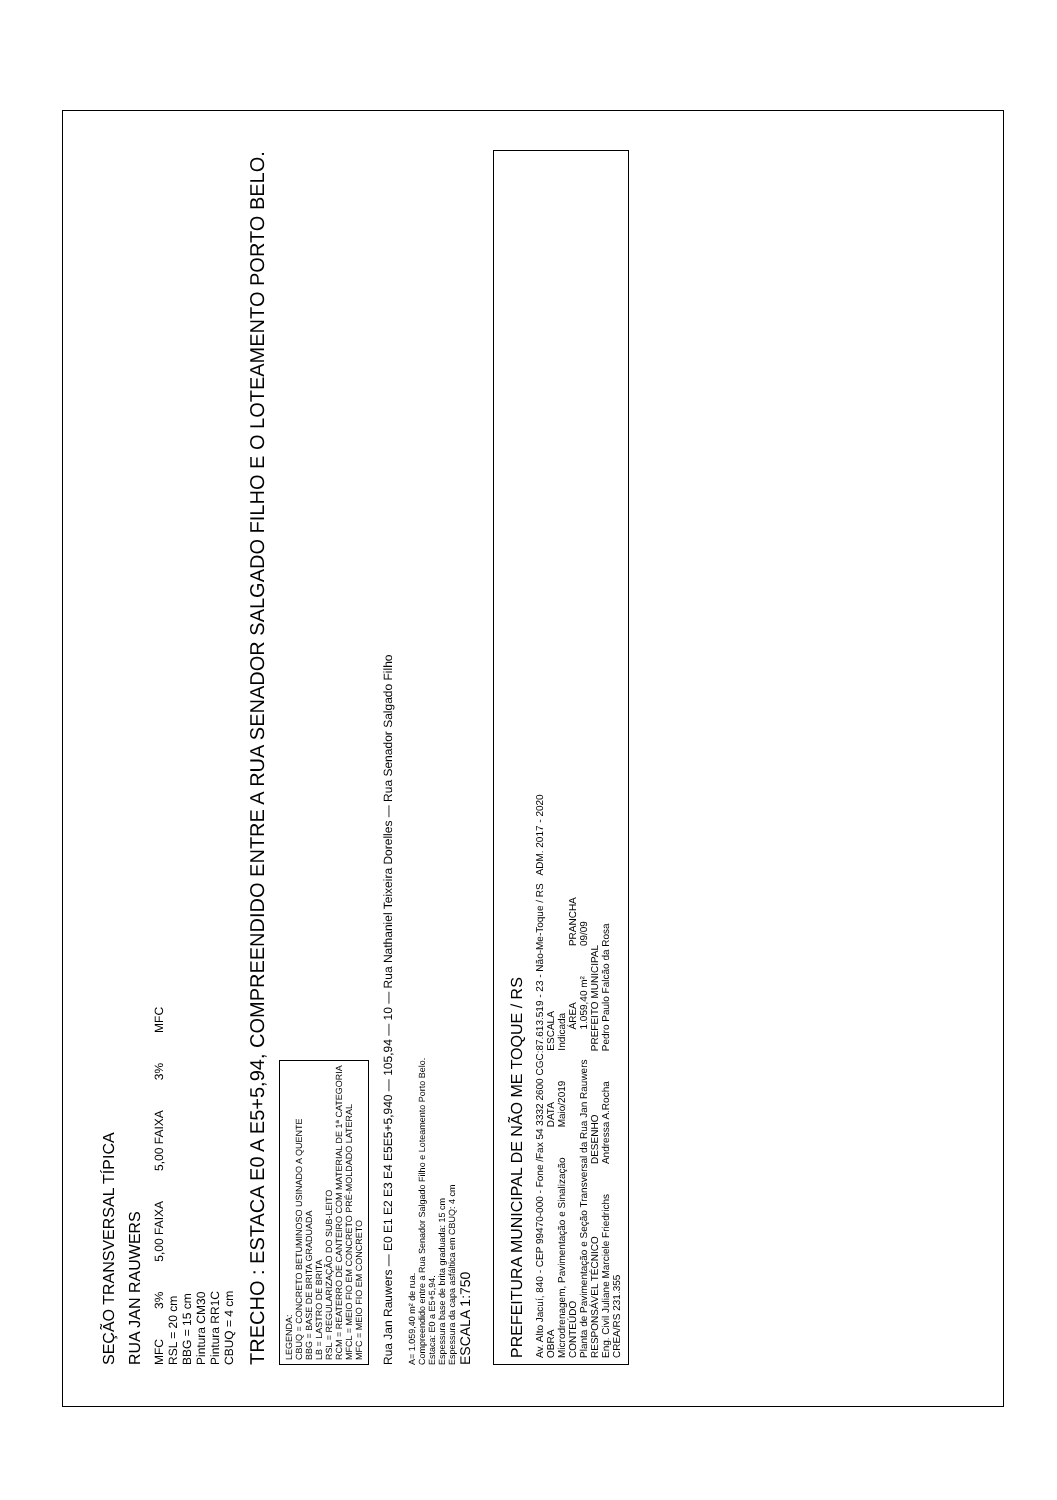SEÇÃO TRANSVERSAL TÍPICA
RUA JAN RAUWERS
MFC 3% 5,00 FAIXA 5,00 FAIXA 3% MFC
RSL = 20 cm
BBG = 15 cm
Pintura CM30
Pintura RR1C
CBUQ = 4 cm
TRECHO : ESTACA E0 A E5+5,94, COMPREENDIDO ENTRE A RUA SENADOR SALGADO FILHO E O LOTEAMENTO PORTO BELO.
LEGENDA:
CBUQ = CONCRETO BETUMINOSO USINADO A QUENTE
BBG = BASE DE BRITA GRADUADA
LB = LASTRO DE BRITA
RSL = REGULARIZAÇÃO DO SUB-LEITO
RCM = REATERRO DE CANTEIRO COM MATERIAL DE 1ª CATEGORIA
MFCL = MEIO FIO EM CONCRETO PRÉ-MOLDADO LATERAL
MFC = MEIO FIO EM CONCRETO
Rua Jan Rauwers — E0 E1 E2 E3 E4 E5E5+5,940 — 105,94 — 10 — Rua Nathaniel Teixeira Dorelles — Rua Senador Salgado Filho
A= 1.059,40 m² de rua.
Compreendido entre a Rua Senador Salgado Filho e Loteamento Porto Belo.
Estaca: E0 a E5+5,94.
Espessura base de brita graduada: 15 cm
Espessura da capa asfáltica em CBUQ: 4 cm
ESCALA 1:750
PREFEITURA MUNICIPAL DE NÃO ME TOQUE / RS
Av. Alto Jacuí, 840 - CEP 99470-000 - Fone /Fax 54 3332 2600 CGC:87.613.519 - 23 - Não-Me-Toque / RS ADM. 2017 - 2020
OBRA
Microdrenagem, Pavimentação e Sinalização
DATA
Maio/2019
ESCALA
Indicada
CONTEÚDO
Planta de Pavimentação e Seção Transversal da Rua Jan Rauwers
ÁREA
1.059,40 m²
PRANCHA
09/09
RESPONSÁVEL TÉCNICO
Eng. Civil Juliane Marciele Friedrichs
CREA/RS 231.355
DESENHO
Andressa A.Rocha
PREFEITO MUNICIPAL
Pedro Paulo Falcão da Rosa